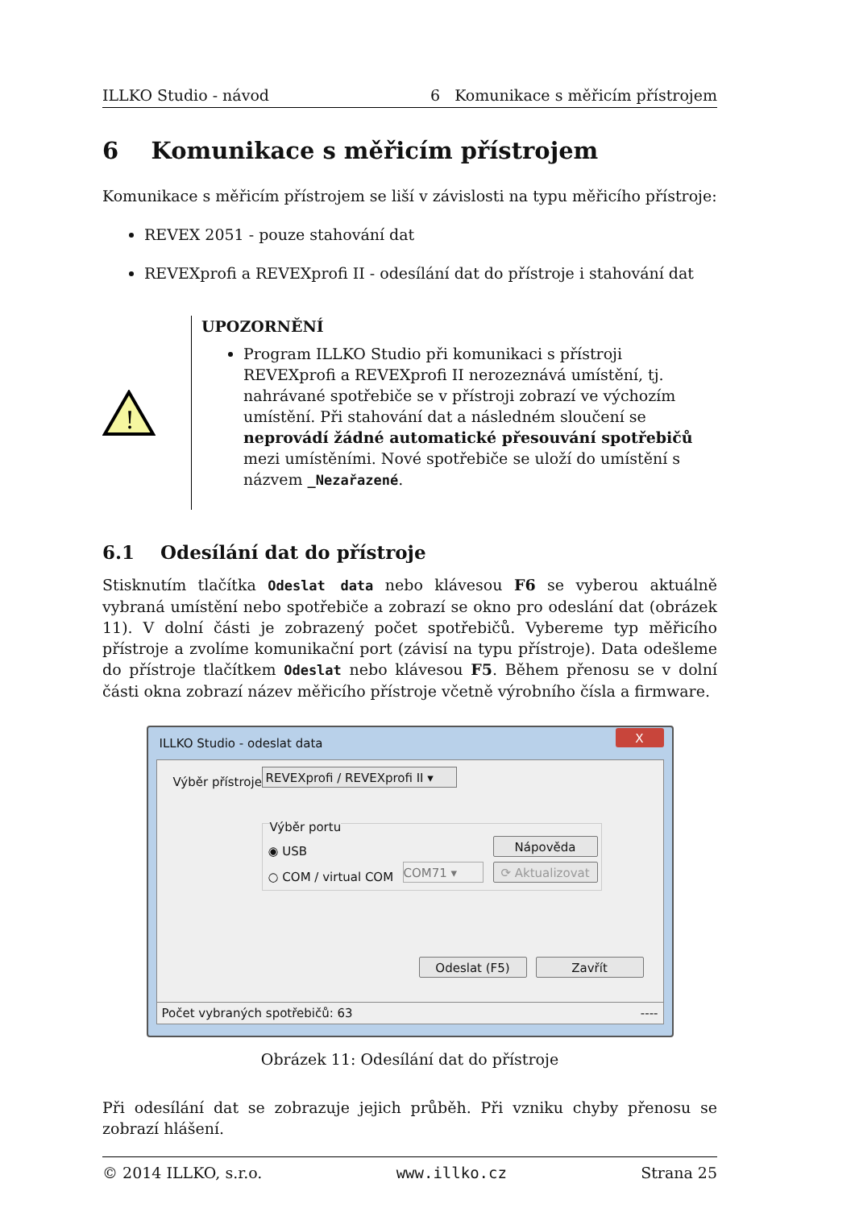ILLKO Studio - návod 6 Komunikace s měřicím přístrojem
6 Komunikace s měřicím přístrojem
Komunikace s měřicím přístrojem se liší v závislosti na typu měřicího přístroje:
REVEX 2051 - pouze stahování dat
REVEXprofi a REVEXprofi II - odesílání dat do přístroje i stahování dat
!
UPOZORNĚNÍ
Program ILLKO Studio při komunikaci s přístroji REVEXprofi a REVEXprofi II nerozeznává umístění, tj. nahrávané spotřebiče se v přístroji zobrazí ve výchozím umístění. Při stahování dat a následném sloučení se neprovádí žádné automatické přesouvání spotřebičů mezi umístěními. Nové spotřebiče se uloží do umístění s názvem _Nezařazené.
6.1 Odesílání dat do přístroje
Stisknutím tlačítka Odeslat data nebo klávesou F6 se vyberou aktuálně vybraná umístění nebo spotřebiče a zobrazí se okno pro odeslání dat (obrázek 11). V dolní části je zobrazený počet spotřebičů. Vybereme typ měřicího přístroje a zvolíme komunikační port (závisí na typu přístroje). Data odešleme do přístroje tlačítkem Odeslat nebo klávesou F5. Během přenosu se v dolní části okna zobrazí název měřicího přístroje včetně výrobního čísla a firmware.
ILLKO Studio - odeslat data X
Výběr přístroje:
REVEXprofi / REVEXprofi II ▾
Výběr portu
◉ USB
○ COM / virtual COM COM71 ▾
Nápověda
⟳ Aktualizovat
Odeslat (F5) Zavřít
Počet vybraných spotřebičů: 63 ----
Obrázek 11: Odesílání dat do přístroje
Při odesílání dat se zobrazuje jejich průběh. Při vzniku chyby přenosu se zobrazí hlášení.
© 2014 ILLKO, s.r.o. www.illko.cz Strana 25